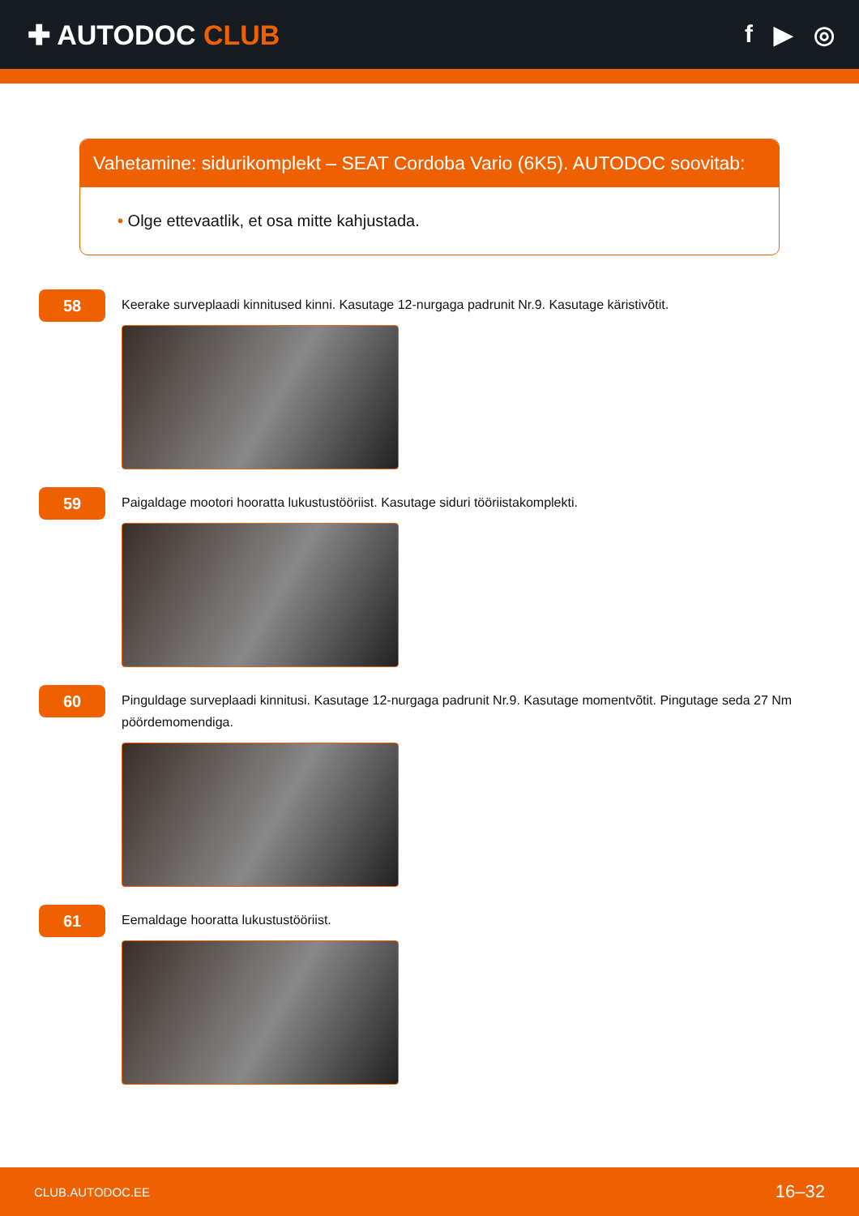✚ AUTODOC CLUB f ▶ ◎
Vahetamine: sidurikomplekt – SEAT Cordoba Vario (6K5). AUTODOC soovitab:
• Olge ettevaatlik, et osa mitte kahjustada.
58
Keerake surveplaadi kinnitused kinni. Kasutage 12-nurgaga padrunit Nr.9. Kasutage käristivõtit.
59
Paigaldage mootori hooratta lukustustööriist. Kasutage siduri tööriistakomplekti.
60
Pinguldage surveplaadi kinnitusi. Kasutage 12-nurgaga padrunit Nr.9. Kasutage momentvõtit. Pingutage seda 27 Nm pöördemomendiga.
61
Eemaldage hooratta lukustustööriist.
CLUB.AUTODOC.EE 16–32